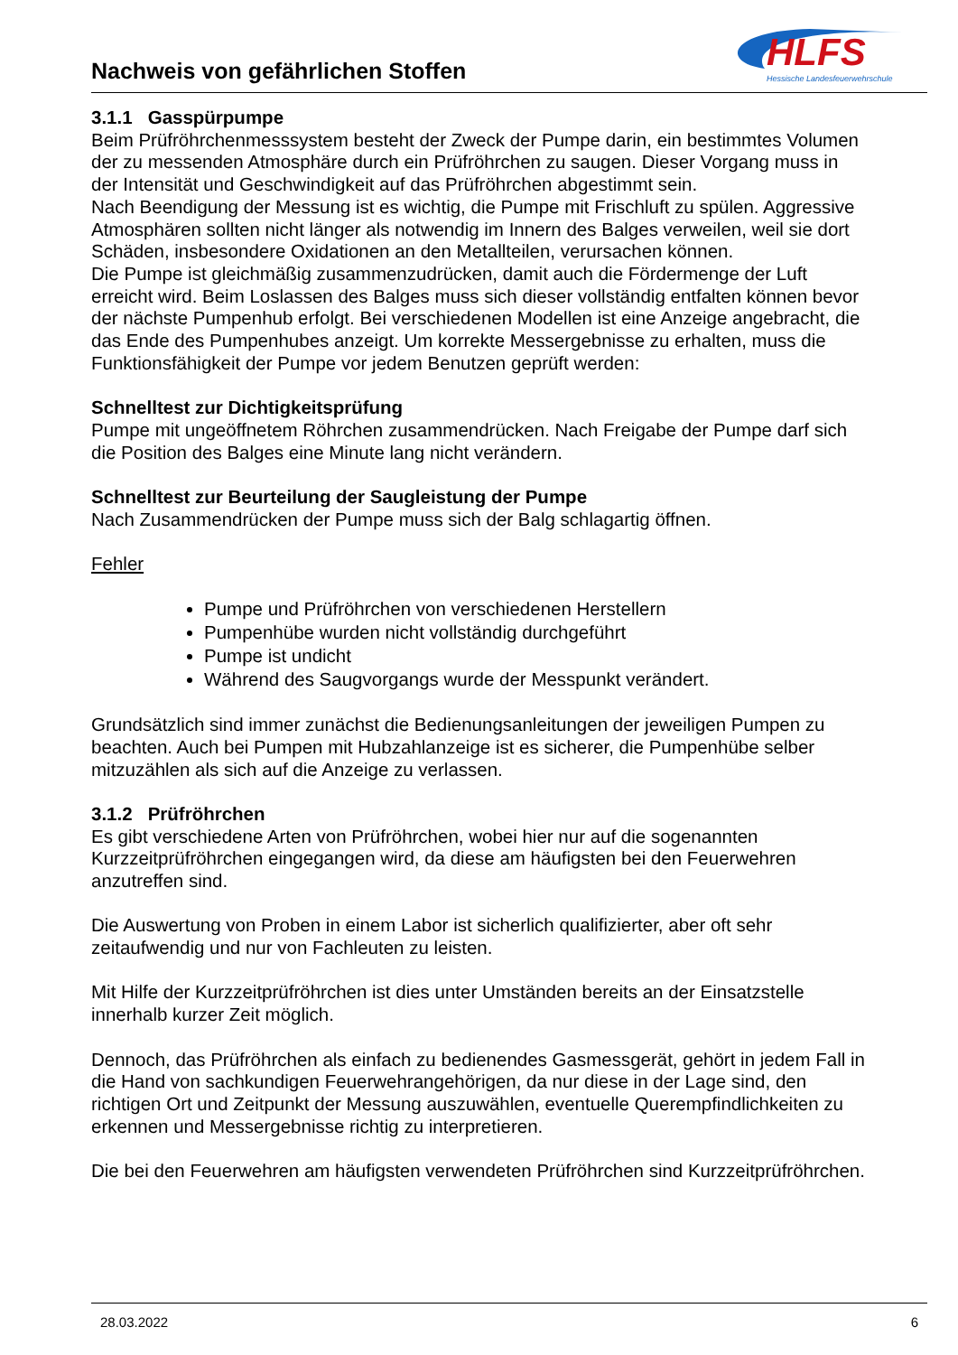Nachweis von gefährlichen Stoffen
HLFS
Hessische Landesfeuerwehrschule
3.1.1 Gasspürpumpe
Beim Prüfröhrchenmesssystem besteht der Zweck der Pumpe darin, ein bestimmtes Volumen der zu messenden Atmosphäre durch ein Prüfröhrchen zu saugen. Dieser Vorgang muss in der Intensität und Geschwindigkeit auf das Prüfröhrchen abgestimmt sein.
Nach Beendigung der Messung ist es wichtig, die Pumpe mit Frischluft zu spülen. Aggressive Atmosphären sollten nicht länger als notwendig im Innern des Balges verweilen, weil sie dort Schäden, insbesondere Oxidationen an den Metallteilen, verursachen können.
Die Pumpe ist gleichmäßig zusammenzudrücken, damit auch die Fördermenge der Luft erreicht wird. Beim Loslassen des Balges muss sich dieser vollständig entfalten können bevor der nächste Pumpenhub erfolgt. Bei verschiedenen Modellen ist eine Anzeige angebracht, die das Ende des Pumpenhubes anzeigt. Um korrekte Messergebnisse zu erhalten, muss die Funktionsfähigkeit der Pumpe vor jedem Benutzen geprüft werden:
Schnelltest zur Dichtigkeitsprüfung
Pumpe mit ungeöffnetem Röhrchen zusammendrücken. Nach Freigabe der Pumpe darf sich die Position des Balges eine Minute lang nicht verändern.
Schnelltest zur Beurteilung der Saugleistung der Pumpe
Nach Zusammendrücken der Pumpe muss sich der Balg schlagartig öffnen.
Fehler
Pumpe und Prüfröhrchen von verschiedenen Herstellern
Pumpenhübe wurden nicht vollständig durchgeführt
Pumpe ist undicht
Während des Saugvorgangs wurde der Messpunkt verändert.
Grundsätzlich sind immer zunächst die Bedienungsanleitungen der jeweiligen Pumpen zu beachten. Auch bei Pumpen mit Hubzahlanzeige ist es sicherer, die Pumpenhübe selber mitzuzählen als sich auf die Anzeige zu verlassen.
3.1.2 Prüfröhrchen
Es gibt verschiedene Arten von Prüfröhrchen, wobei hier nur auf die sogenannten Kurzzeitprüfröhrchen eingegangen wird, da diese am häufigsten bei den Feuerwehren anzutreffen sind.
Die Auswertung von Proben in einem Labor ist sicherlich qualifizierter, aber oft sehr zeitaufwendig und nur von Fachleuten zu leisten.
Mit Hilfe der Kurzzeitprüfröhrchen ist dies unter Umständen bereits an der Einsatzstelle innerhalb kurzer Zeit möglich.
Dennoch, das Prüfröhrchen als einfach zu bedienendes Gasmessgerät, gehört in jedem Fall in die Hand von sachkundigen Feuerwehrangehörigen, da nur diese in der Lage sind, den richtigen Ort und Zeitpunkt der Messung auszuwählen, eventuelle Querempfindlichkeiten zu erkennen und Messergebnisse richtig zu interpretieren.
Die bei den Feuerwehren am häufigsten verwendeten Prüfröhrchen sind Kurzzeitprüfröhrchen.
28.03.2022 6